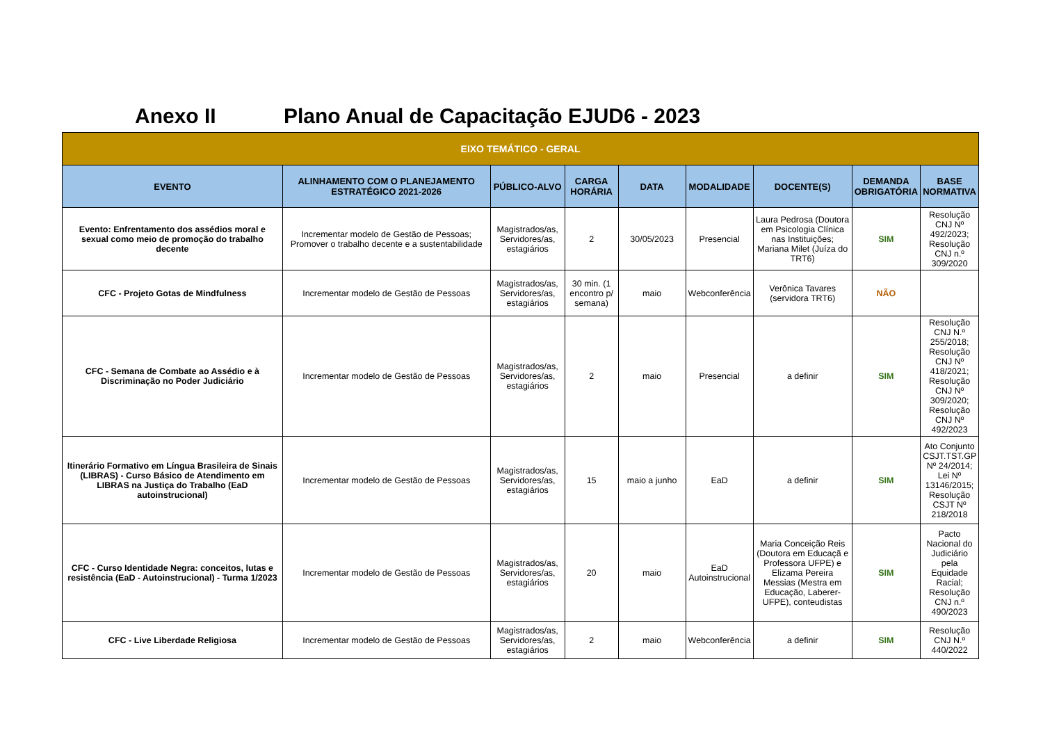Anexo II Plano Anual de Capacitação EJUD6 - 2023
| EIXO TEMÁTICO - GERAL | | | | | | | | |
| --- | --- | --- | --- | --- | --- | --- | --- | --- |
| EVENTO | ALINHAMENTO COM O PLANEJAMENTO ESTRATÉGICO 2021-2026 | PÚBLICO-ALVO | CARGA HORÁRIA | DATA | MODALIDADE | DOCENTE(S) | DEMANDA OBRIGATÓRIA | BASE NORMATIVA |
| Evento: Enfrentamento dos assédios moral e sexual como meio de promoção do trabalho decente | Incrementar modelo de Gestão de Pessoas; Promover o trabalho decente e a sustentabilidade | Magistrados/as, Servidores/as, estagiários | 2 | 30/05/2023 | Presencial | Laura Pedrosa (Doutora em Psicologia Clínica nas Instituições; Mariana Milet (Juíza do TRT6) | SIM | Resolução CNJ Nº 492/2023; Resolução CNJ n.º 309/2020 |
| CFC - Projeto Gotas de Mindfulness | Incrementar modelo de Gestão de Pessoas | Magistrados/as, Servidores/as, estagiários | 30 min. (1 encontro p/ semana) | maio | Webconferência | Verônica Tavares (servidora TRT6) | NÃO | |
| CFC - Semana de Combate ao Assédio e à Discriminação no Poder Judiciário | Incrementar modelo de Gestão de Pessoas | Magistrados/as, Servidores/as, estagiários | 2 | maio | Presencial | a definir | SIM | Resolução CNJ N.º 255/2018; Resolução CNJ Nº 418/2021; Resolução CNJ Nº 309/2020; Resolução CNJ Nº 492/2023 |
| Itinerário Formativo em Língua Brasileira de Sinais (LIBRAS) - Curso Básico de Atendimento em LIBRAS na Justiça do Trabalho (EaD autoinstrucional) | Incrementar modelo de Gestão de Pessoas | Magistrados/as, Servidores/as, estagiários | 15 | maio a junho | EaD | a definir | SIM | Ato Conjunto CSJT.TST.GP Nº 24/2014; Lei Nº 13146/2015; Resolução CSJT Nº 218/2018 |
| CFC - Curso Identidade Negra: conceitos, lutas e resistência (EaD - Autoinstrucional) - Turma 1/2023 | Incrementar modelo de Gestão de Pessoas | Magistrados/as, Servidores/as, estagiários | 20 | maio | EaD Autoinstrucional | Maria Conceição Reis (Doutora em Educaçã e Professora UFPE) e Elizama Pereira Messias (Mestra em Educação, Laberer-UFPE), conteudistas | SIM | Pacto Nacional do Judiciário pela Equidade Racial; Resolução CNJ n.º 490/2023 |
| CFC - Live Liberdade Religiosa | Incrementar modelo de Gestão de Pessoas | Magistrados/as, Servidores/as, estagiários | 2 | maio | Webconferência | a definir | SIM | Resolução CNJ N.º 440/2022 |